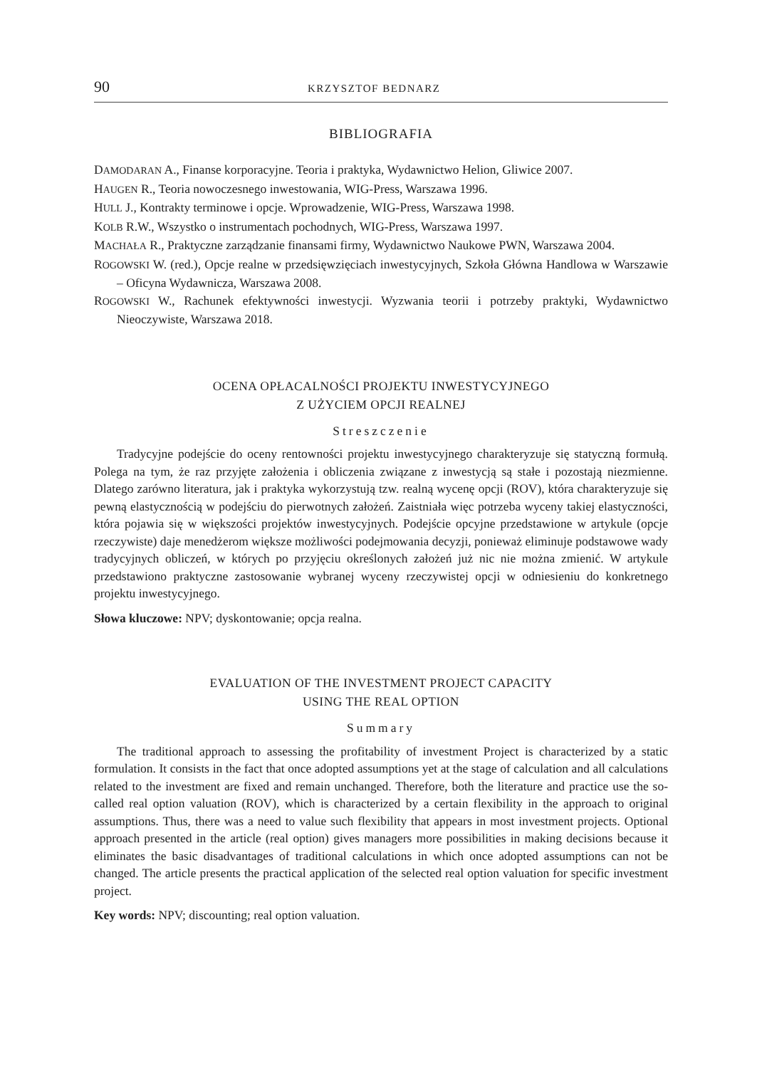90 KRZYSZTOF BEDNARZ
BIBLIOGRAFIA
DAMODARAN A., Finanse korporacyjne. Teoria i praktyka, Wydawnictwo Helion, Gliwice 2007.
HAUGEN R., Teoria nowoczesnego inwestowania, WIG-Press, Warszawa 1996.
HULL J., Kontrakty terminowe i opcje. Wprowadzenie, WIG-Press, Warszawa 1998.
KOLB R.W., Wszystko o instrumentach pochodnych, WIG-Press, Warszawa 1997.
MACHAŁA R., Praktyczne zarządzanie finansami firmy, Wydawnictwo Naukowe PWN, Warszawa 2004.
ROGOWSKI W. (red.), Opcje realne w przedsięwzięciach inwestycyjnych, Szkoła Główna Handlowa w Warszawie – Oficyna Wydawnicza, Warszawa 2008.
ROGOWSKI W., Rachunek efektywności inwestycji. Wyzwania teorii i potrzeby praktyki, Wydawnictwo Nieoczywiste, Warszawa 2018.
OCENA OPŁACALNOŚCI PROJEKTU INWESTYCYJNEGO
Z UŻYCIEM OPCJI REALNEJ
Streszczenie
Tradycyjne podejście do oceny rentowności projektu inwestycyjnego charakteryzuje się statyczną formułą. Polega na tym, że raz przyjęte założenia i obliczenia związane z inwestycją są stałe i pozostają niezmienne. Dlatego zarówno literatura, jak i praktyka wykorzystują tzw. realną wycenę opcji (ROV), która charakteryzuje się pewną elastycznością w podejściu do pierwotnych założeń. Zaistniała więc potrzeba wyceny takiej elastyczności, która pojawia się w większości projektów inwestycyjnych. Podejście opcyjne przedstawione w artykule (opcje rzeczywiste) daje menedżerom większe możliwości podejmowania decyzji, ponieważ eliminuje podstawowe wady tradycyjnych obliczeń, w których po przyjęciu określonych założeń już nic nie można zmienić. W artykule przedstawiono praktyczne zastosowanie wybranej wyceny rzeczywistej opcji w odniesieniu do konkretnego projektu inwestycyjnego.
Słowa kluczowe: NPV; dyskontowanie; opcja realna.
EVALUATION OF THE INVESTMENT PROJECT CAPACITY
USING THE REAL OPTION
Summary
The traditional approach to assessing the profitability of investment Project is characterized by a static formulation. It consists in the fact that once adopted assumptions yet at the stage of calculation and all calculations related to the investment are fixed and remain unchanged. Therefore, both the literature and practice use the so-called real option valuation (ROV), which is characterized by a certain flexibility in the approach to original assumptions. Thus, there was a need to value such flexibility that appears in most investment projects. Optional approach presented in the article (real option) gives managers more possibilities in making decisions because it eliminates the basic disadvantages of traditional calculations in which once adopted assumptions can not be changed. The article presents the practical application of the selected real option valuation for specific investment project.
Key words: NPV; discounting; real option valuation.